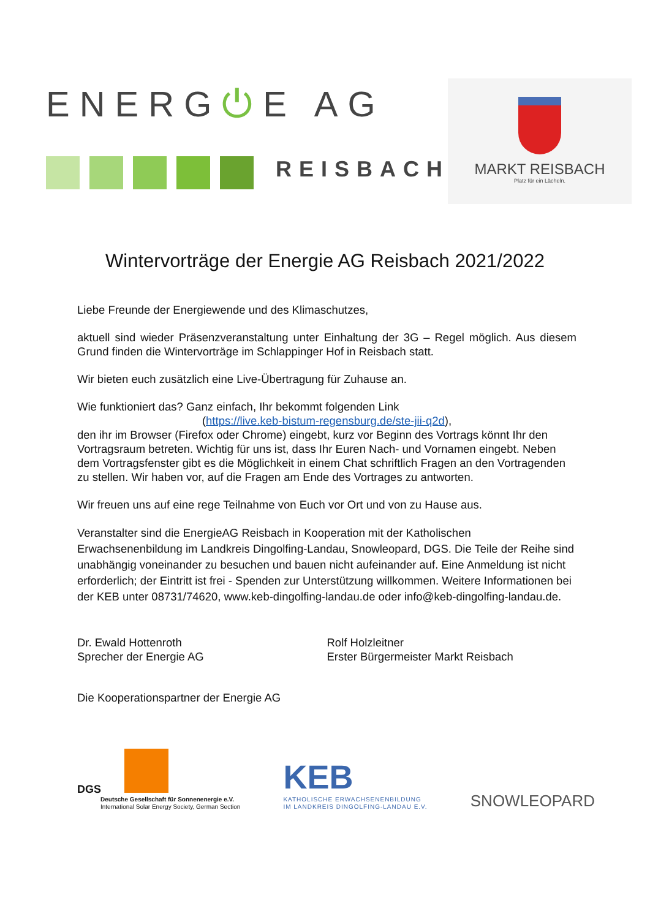ENERG⏻E AG
REISBACH
MARKT REISBACH
Platz für ein Lächeln.
Wintervorträge der Energie AG Reisbach 2021/2022
Liebe Freunde der Energiewende und des Klimaschutzes,
aktuell sind wieder Präsenzveranstaltung unter Einhaltung der 3G – Regel möglich. Aus diesem Grund finden die Wintervorträge im Schlappinger Hof in Reisbach statt.
Wir bieten euch zusätzlich eine Live-Übertragung für Zuhause an.
Wie funktioniert das? Ganz einfach, Ihr bekommt folgenden Link
(https://live.keb-bistum-regensburg.de/ste-jii-q2d),
den ihr im Browser (Firefox oder Chrome) eingebt, kurz vor Beginn des Vortrags könnt Ihr den Vortragsraum betreten. Wichtig für uns ist, dass Ihr Euren Nach- und Vornamen eingebt. Neben dem Vortragsfenster gibt es die Möglichkeit in einem Chat schriftlich Fragen an den Vortragenden zu stellen. Wir haben vor, auf die Fragen am Ende des Vortrages zu antworten.
Wir freuen uns auf eine rege Teilnahme von Euch vor Ort und von zu Hause aus.
Veranstalter sind die EnergieAG Reisbach in Kooperation mit der Katholischen Erwachsenenbildung im Landkreis Dingolfing-Landau, Snowleopard, DGS. Die Teile der Reihe sind unabhängig voneinander zu besuchen und bauen nicht aufeinander auf. Eine Anmeldung ist nicht erforderlich; der Eintritt ist frei - Spenden zur Unterstützung willkommen. Weitere Informationen bei der KEB unter 08731/74620, www.keb-dingolfing-landau.de oder info@keb-dingolfing-landau.de.
Dr. Ewald Hottenroth
Sprecher der Energie AG
Rolf Holzleitner
Erster Bürgermeister Markt Reisbach
Die Kooperationspartner der Energie AG
DGS
Deutsche Gesellschaft für Sonnenenergie e.V.
International Solar Energy Society, German Section
KEB
KATHOLISCHE ERWACHSENENBILDUNG
IM LANDKREIS DINGOLFING-LANDAU E.V.
SNOWLEOPARD